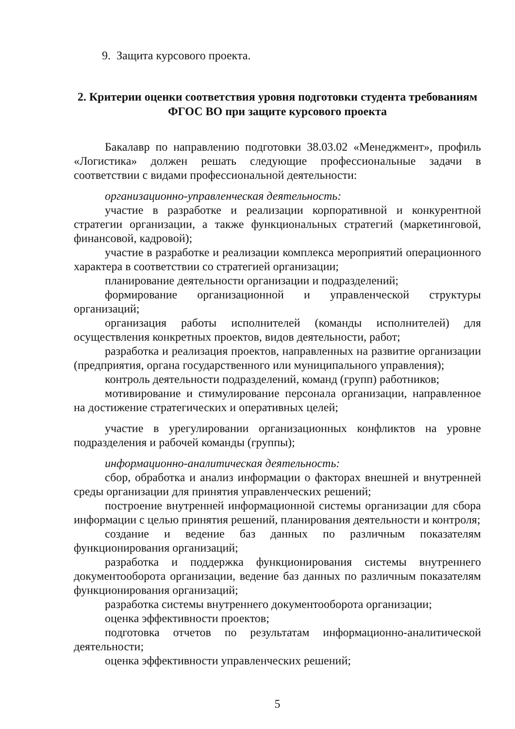9. Защита курсового проекта.
2. Критерии оценки соответствия уровня подготовки студента требованиям ФГОС ВО при защите курсового проекта
Бакалавр по направлению подготовки 38.03.02 «Менеджмент», профиль «Логистика» должен решать следующие профессиональные задачи в соответствии с видами профессиональной деятельности:
организационно-управленческая деятельность:
участие в разработке и реализации корпоративной и конкурентной стратегии организации, а также функциональных стратегий (маркетинговой, финансовой, кадровой);
участие в разработке и реализации комплекса мероприятий операционного характера в соответствии со стратегией организации;
планирование деятельности организации и подразделений;
формирование организационной и управленческой структуры организаций;
организация работы исполнителей (команды исполнителей) для осуществления конкретных проектов, видов деятельности, работ;
разработка и реализация проектов, направленных на развитие организации (предприятия, органа государственного или муниципального управления);
контроль деятельности подразделений, команд (групп) работников;
мотивирование и стимулирование персонала организации, направленное на достижение стратегических и оперативных целей;
участие в урегулировании организационных конфликтов на уровне подразделения и рабочей команды (группы);
информационно-аналитическая деятельность:
сбор, обработка и анализ информации о факторах внешней и внутренней среды организации для принятия управленческих решений;
построение внутренней информационной системы организации для сбора информации с целью принятия решений, планирования деятельности и контроля;
создание и ведение баз данных по различным показателям функционирования организаций;
разработка и поддержка функционирования системы внутреннего документооборота организации, ведение баз данных по различным показателям функционирования организаций;
разработка системы внутреннего документооборота организации;
оценка эффективности проектов;
подготовка отчетов по результатам информационно-аналитической деятельности;
оценка эффективности управленческих решений;
5